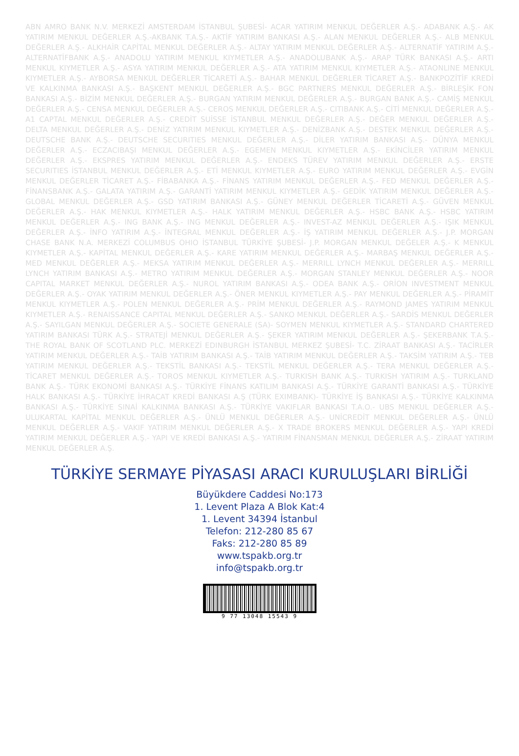ABN AMRO BANK N.V. MERKEZİ AMSTERDAM İSTANBUL ŞUBESİ- ACAR YATIRIM MENKUL DEĞERLER A.Ş.- ADABANK A.Ş.- AK YATIRIM MENKUL DEĞERLER A.Ş.-AKBANK T.A.Ş.- AKTİF YATIRIM BANKASI A.Ş.- ALAN MENKUL DEĞERLER A.Ş.- ALB MENKUL DEĞERLER A.Ş.- ALKHAİR CAPİTAL MENKUL DEĞERLER A.Ş.- ALTAY YATIRIM MENKUL DEĞERLER A.Ş.- ALTERNATİF YATIRIM A.Ş.- ALTERNATİFBANK A.Ş.- ANADOLU YATIRIM MENKUL KIYMETLER A.Ş.- ANADOLUBANK A.Ş.- ARAP TÜRK BANKASI A.Ş.- ARTI MENKUL KIYMETLER A.Ş.- ASYA YATIRIM MENKUL DEĞERLER A.Ş.- ATA YATIRIM MENKUL KIYMETLER A.Ş.- ATAONLINE MENKUL KIYMETLER A.Ş.- AYBORSA MENKUL DEĞERLER TİCARETİ A.Ş.- BAHAR MENKUL DEĞERLER TİCARET A.Ş.- BANKPOZİTİF KREDİ VE KALKINMA BANKASI A.Ş.- BAŞKENT MENKUL DEĞERLER A.Ş.- BGC PARTNERS MENKUL DEĞERLER A.Ş.- BİRLEŞİK FON BANKASI A.Ş.- BİZİM MENKUL DEĞERLER A.Ş.- BURGAN YATIRIM MENKUL DEĞERLER A.Ş.- BURGAN BANK A.Ş.- CAMİŞ MENKUL DEĞERLER A.Ş.- CENSA MENKUL DEĞERLER A.Ş.- CEROS MENKUL DEĞERLER A.Ş.- CITIBANK A.Ş.- CİTİ MENKUL DEĞERLER A.Ş.- A1 CAPTAL MENKUL DEĞERLER A.Ş.- CREDİT SUİSSE İSTANBUL MENKUL DEĞERLER A.Ş.- DEĞER MENKUL DEĞERLER A.Ş.- DELTA MENKUL DEĞERLER A.Ş.- DENİZ YATIRIM MENKUL KIYMETLER A.Ş.- DENİZBANK A.Ş.- DESTEK MENKUL DEĞERLER A.Ş.- DEUTSCHE BANK A.Ş.- DEUTSCHE SECURITIES MENKUL DEĞERLER A.Ş.- DİLER YATIRIM BANKASI A.Ş.- DÜNYA MENKUL DEĞERLER A.Ş.- ECZACIBAŞI MENKUL DEĞERLER A.Ş.- EGEMEN MENKUL KIYMETLER A.Ş.- EKİNCİLER YATIRIM MENKUL DEĞERLER A.Ş.- EKSPRES YATIRIM MENKUL DEĞERLER A.Ş.- ENDEKS TÜREV YATIRIM MENKUL DEĞERLER A.Ş.- ERSTE SECURITIES İSTANBUL MENKUL DEĞERLER A.Ş.- ETİ MENKUL KIYMETLER A.Ş.- EURO YATIRIM MENKUL DEĞERLER A.Ş.- EVGİN MENKUL DEĞERLER TİCARET A.Ş.- FİBABANKA A.Ş.- FİNANS YATIRIM MENKUL DEĞERLER A.Ş.- FED MENKUL DEĞERLER A.Ş.- FİNANSBANK A.Ş.- GALATA YATIRIM A.Ş.- GARANTİ YATIRIM MENKUL KIYMETLER A.Ş.- GEDİK YATIRIM MENKUL DEĞERLER A.Ş.- GLOBAL MENKUL DEĞERLER A.Ş.- GSD YATIRIM BANKASI A.Ş.- GÜNEY MENKUL DEĞERLER TİCARETİ A.Ş.- GÜVEN MENKUL DEĞERLER A.Ş.- HAK MENKUL KIYMETLER A.Ş.- HALK YATIRIM MENKUL DEĞERLER A.Ş.- HSBC BANK A.Ş.- HSBC YATIRIM MENKUL DEĞERLER A.Ş.- ING BANK A.Ş.- ING MENKUL DEĞERLER A.Ş.- INVEST-AZ MENKUL DEĞERLER A.Ş.- IŞIK MENKUL DEĞERLER A.Ş.- İNFO YATIRIM A.Ş.- İNTEGRAL MENKUL DEĞERLER A.Ş.- İŞ YATIRIM MENKUL DEĞERLER A.Ş.- J.P. MORGAN CHASE BANK N.A. MERKEZİ COLUMBUS OHIO İSTANBUL TÜRKİYE ŞUBESİ- J.P. MORGAN MENKUL DEĞELER A.Ş.- K MENKUL KIYMETLER A.Ş.- KAPİTAL MENKUL DEĞERLER A.Ş.- KARE YATIRIM MENKUL DEĞERLER A.Ş.- MARBAŞ MENKUL DEĞERLER A.Ş.- MED MENKUL DEĞERLER A.Ş.- MEKSA YATIRIM MENKUL DEĞERLER A.Ş.- MERRILL LYNCH MENKUL DEĞERLER A.Ş.- MERRILL LYNCH YATIRIM BANKASI A.Ş.- METRO YATIRIM MENKUL DEĞERLER A.Ş.- MORGAN STANLEY MENKUL DEĞERLER A.Ş.- NOOR CAPITAL MARKET MENKUL DEĞERLER A.Ş.- NUROL YATIRIM BANKASI A.Ş.- ODEA BANK A.Ş.- ORİON INVESTMENT MENKUL DEĞERLER A.Ş.- OYAK YATIRIM MENKUL DEĞERLER A.Ş.- ÖNER MENKUL KIYMETLER A.Ş.- PAY MENKUL DEĞERLER A.Ş.- PİRAMİT MENKUL KIYMETLER A.Ş.- POLEN MENKUL DEĞERLER A.Ş.- PRİM MENKUL DEĞERLER A.Ş.- RAYMOND JAMES YATIRIM MENKUL KIYMETLER A.Ş.- RENAISSANCE CAPITAL MENKUL DEĞERLER A.Ş.- SANKO MENKUL DEĞERLER A.Ş.- SARDİS MENKUL DEĞERLER A.Ş.- SAYILGAN MENKUL DEĞERLER A.Ş.- SOCIETE GENERALE (SA)- SOYMEN MENKUL KIYMETLER A.Ş.- STANDARD CHARTERED YATIRIM BANKASI TÜRK A.Ş.- STRATEJİ MENKUL DEĞERLER A.Ş.- ŞEKER YATIRIM MENKUL DEĞERLER A.Ş.- ŞEKERBANK T.A.Ş.- THE ROYAL BANK OF SCOTLAND PLC. MERKEZİ EDINBURGH İSTANBUL MERKEZ ŞUBESİ- T.C. ZİRAAT BANKASI A.Ş.- TACİRLER YATIRIM MENKUL DEĞERLER A.Ş.- TAİB YATIRIM BANKASI A.Ş.- TAİB YATIRIM MENKUL DEĞERLER A.Ş.- TAKSİM YATIRIM A.Ş.- TEB YATIRIM MENKUL DEĞERLER A.Ş.- TEKSTİL BANKASI A.Ş.- TEKSTİL MENKUL DEĞERLER A.Ş.- TERA MENKUL DEĞERLER A.Ş.- TİCARET MENKUL DEĞERLER A.Ş.- TOROS MENKUL KIYMETLER A.Ş.- TURKISH BANK A.Ş.- TURKISH YATIRIM A.Ş.- TURKLAND BANK A.Ş.- TÜRK EKONOMİ BANKASI A.Ş.- TÜRKİYE FİNANS KATILIM BANKASI A.Ş.- TÜRKİYE GARANTİ BANKASI A.Ş.- TÜRKİYE HALK BANKASI A.Ş.- TÜRKİYE İHRACAT KREDİ BANKASI A.Ş (TÜRK EXIMBANK)- TÜRKİYE İŞ BANKASI A.Ş.- TÜRKİYE KALKINMA BANKASI A.Ş.- TÜRKİYE SINAİ KALKINMA BANKASI A.Ş.- TÜRKİYE VAKIFLAR BANKASI T.A.O.- UBS MENKUL DEĞERLER A.Ş.- ULUKARTAL KAPİTAL MENKUL DEĞERLER A.Ş.- ÜNLÜ MENKUL DEĞERLER A.Ş.- UNİCREDİT MENKUL DEĞERLER A.Ş.- ÜNLÜ MENKUL DEĞERLER A.Ş.- VAKIF YATIRIM MENKUL DEĞERLER A.Ş.- X TRADE BROKERS MENKUL DEĞERLER A.Ş.- YAPI KREDİ YATIRIM MENKUL DEĞERLER A.Ş.- YAPI VE KREDİ BANKASI A.Ş.- YATIRIM FİNANSMAN MENKUL DEĞERLER A.Ş.- ZİRAAT YATIRIM MENKUL DEĞERLER A.Ş.
TÜRKİYE SERMAYE PİYASASI ARACI KURULUŞLARI BİRLİĞİ
Büyükdere Caddesi No:173
1. Levent Plaza A Blok Kat:4
1. Levent 34394 İstanbul
Telefon: 212-280 85 67
Faks: 212-280 85 89
www.tspakb.org.tr
info@tspakb.org.tr
9 77 13048 15543 9